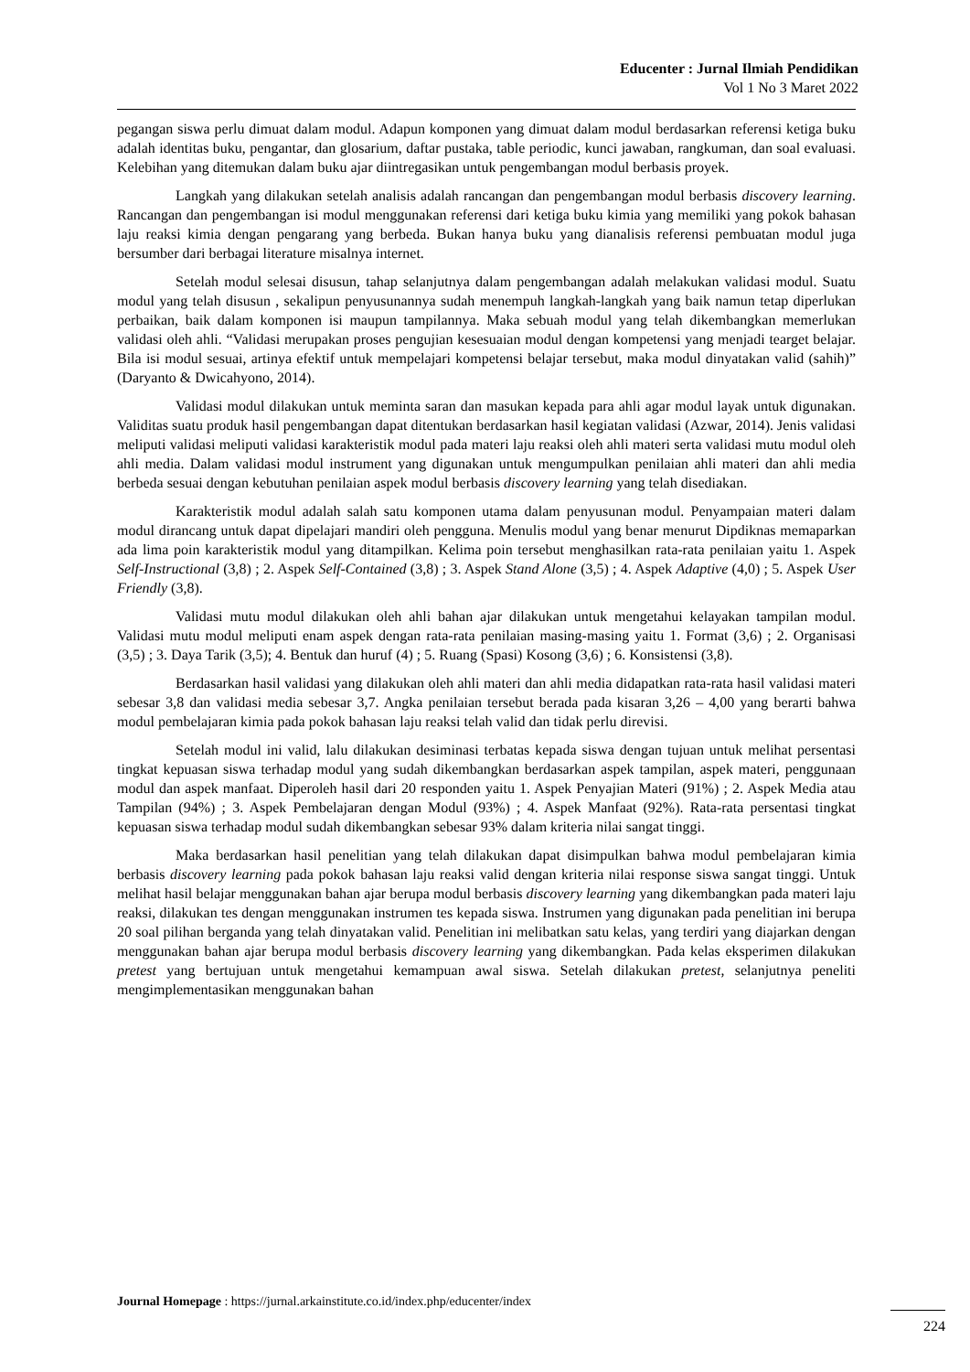Educenter : Jurnal Ilmiah Pendidikan
Vol 1 No 3 Maret 2022
pegangan siswa perlu dimuat dalam modul. Adapun komponen yang dimuat dalam modul berdasarkan referensi ketiga buku adalah identitas buku, pengantar, dan glosarium, daftar pustaka, table periodic, kunci jawaban, rangkuman, dan soal evaluasi. Kelebihan yang ditemukan dalam buku ajar diintregasikan untuk pengembangan modul berbasis proyek.
Langkah yang dilakukan setelah analisis adalah rancangan dan pengembangan modul berbasis discovery learning. Rancangan dan pengembangan isi modul menggunakan referensi dari ketiga buku kimia yang memiliki yang pokok bahasan laju reaksi kimia dengan pengarang yang berbeda. Bukan hanya buku yang dianalisis referensi pembuatan modul juga bersumber dari berbagai literature misalnya internet.
Setelah modul selesai disusun, tahap selanjutnya dalam pengembangan adalah melakukan validasi modul. Suatu modul yang telah disusun , sekalipun penyusunannya sudah menempuh langkah-langkah yang baik namun tetap diperlukan perbaikan, baik dalam komponen isi maupun tampilannya. Maka sebuah modul yang telah dikembangkan memerlukan validasi oleh ahli. “Validasi merupakan proses pengujian kesesuaian modul dengan kompetensi yang menjadi tearget belajar. Bila isi modul sesuai, artinya efektif untuk mempelajari kompetensi belajar tersebut, maka modul dinyatakan valid (sahih)” (Daryanto & Dwicahyono, 2014).
Validasi modul dilakukan untuk meminta saran dan masukan kepada para ahli agar modul layak untuk digunakan. Validitas suatu produk hasil pengembangan dapat ditentukan berdasarkan hasil kegiatan validasi (Azwar, 2014). Jenis validasi meliputi validasi meliputi validasi karakteristik modul pada materi laju reaksi oleh ahli materi serta validasi mutu modul oleh ahli media. Dalam validasi modul instrument yang digunakan untuk mengumpulkan penilaian ahli materi dan ahli media berbeda sesuai dengan kebutuhan penilaian aspek modul berbasis discovery learning yang telah disediakan.
Karakteristik modul adalah salah satu komponen utama dalam penyusunan modul. Penyampaian materi dalam modul dirancang untuk dapat dipelajari mandiri oleh pengguna. Menulis modul yang benar menurut Dipdiknas memaparkan ada lima poin karakteristik modul yang ditampilkan. Kelima poin tersebut menghasilkan rata-rata penilaian yaitu 1. Aspek Self-Instructional (3,8) ; 2. Aspek Self-Contained (3,8) ; 3. Aspek Stand Alone (3,5) ; 4. Aspek Adaptive (4,0) ; 5. Aspek User Friendly (3,8).
Validasi mutu modul dilakukan oleh ahli bahan ajar dilakukan untuk mengetahui kelayakan tampilan modul. Validasi mutu modul meliputi enam aspek dengan rata-rata penilaian masing-masing yaitu 1. Format (3,6) ; 2. Organisasi (3,5) ; 3. Daya Tarik (3,5); 4. Bentuk dan huruf (4) ; 5. Ruang (Spasi) Kosong (3,6) ; 6. Konsistensi (3,8).
Berdasarkan hasil validasi yang dilakukan oleh ahli materi dan ahli media didapatkan rata-rata hasil validasi materi sebesar 3,8 dan validasi media sebesar 3,7. Angka penilaian tersebut berada pada kisaran 3,26 – 4,00 yang berarti bahwa modul pembelajaran kimia pada pokok bahasan laju reaksi telah valid dan tidak perlu direvisi.
Setelah modul ini valid, lalu dilakukan desiminasi terbatas kepada siswa dengan tujuan untuk melihat persentasi tingkat kepuasan siswa terhadap modul yang sudah dikembangkan berdasarkan aspek tampilan, aspek materi, penggunaan modul dan aspek manfaat. Diperoleh hasil dari 20 responden yaitu 1. Aspek Penyajian Materi (91%) ; 2. Aspek Media atau Tampilan (94%) ; 3. Aspek Pembelajaran dengan Modul (93%) ; 4. Aspek Manfaat (92%). Rata-rata persentasi tingkat kepuasan siswa terhadap modul sudah dikembangkan sebesar 93% dalam kriteria nilai sangat tinggi.
Maka berdasarkan hasil penelitian yang telah dilakukan dapat disimpulkan bahwa modul pembelajaran kimia berbasis discovery learning pada pokok bahasan laju reaksi valid dengan kriteria nilai response siswa sangat tinggi. Untuk melihat hasil belajar menggunakan bahan ajar berupa modul berbasis discovery learning yang dikembangkan pada materi laju reaksi, dilakukan tes dengan menggunakan instrumen tes kepada siswa. Instrumen yang digunakan pada penelitian ini berupa 20 soal pilihan berganda yang telah dinyatakan valid. Penelitian ini melibatkan satu kelas, yang terdiri yang diajarkan dengan menggunakan bahan ajar berupa modul berbasis discovery learning yang dikembangkan. Pada kelas eksperimen dilakukan pretest yang bertujuan untuk mengetahui kemampuan awal siswa. Setelah dilakukan pretest, selanjutnya peneliti mengimplementasikan menggunakan bahan
Journal Homepage : https://jurnal.arkainstitute.co.id/index.php/educenter/index
224